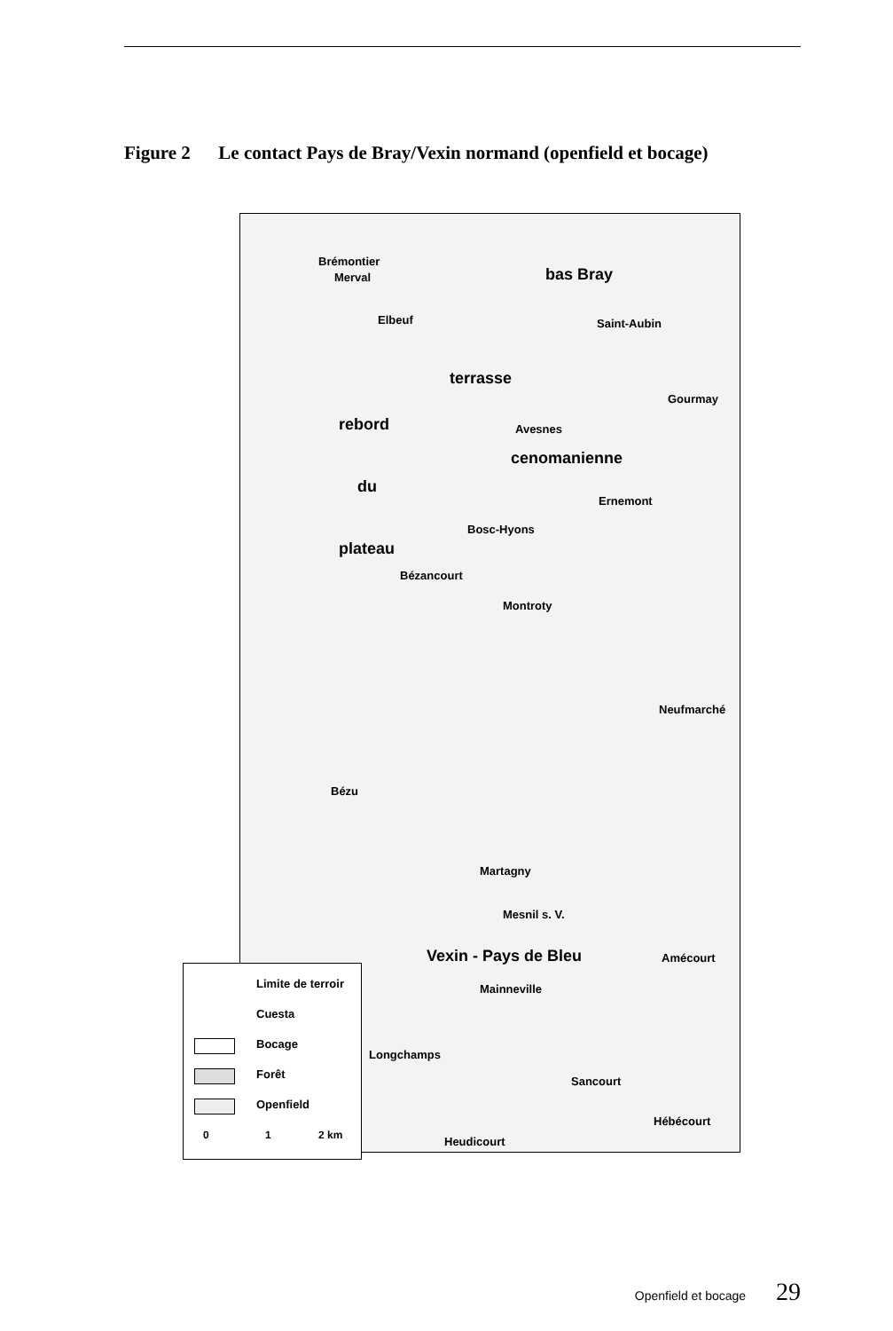Figure 2 Le contact Pays de Bray/Vexin normand (openfield et bocage)
Brémontier
Merval bas Bray
Elbeuf Saint-Aubin
terrasse
Gourmay
rebord Avesnes
cenomanienne
du
Ernemont
Bosc-Hyons
plateau
Bézancourt
Montroty
Neufmarché
Bézu
Martagny
Mesnil s. V.
Vexin - Pays de Bleu Amécourt
Mainneville
Longchamps
Sancourt
Hébécourt
Heudicourt
Limite de terroir
Cuesta
Bocage
Forêt
Openfield
0 1 2 km
Openfield et bocage 29